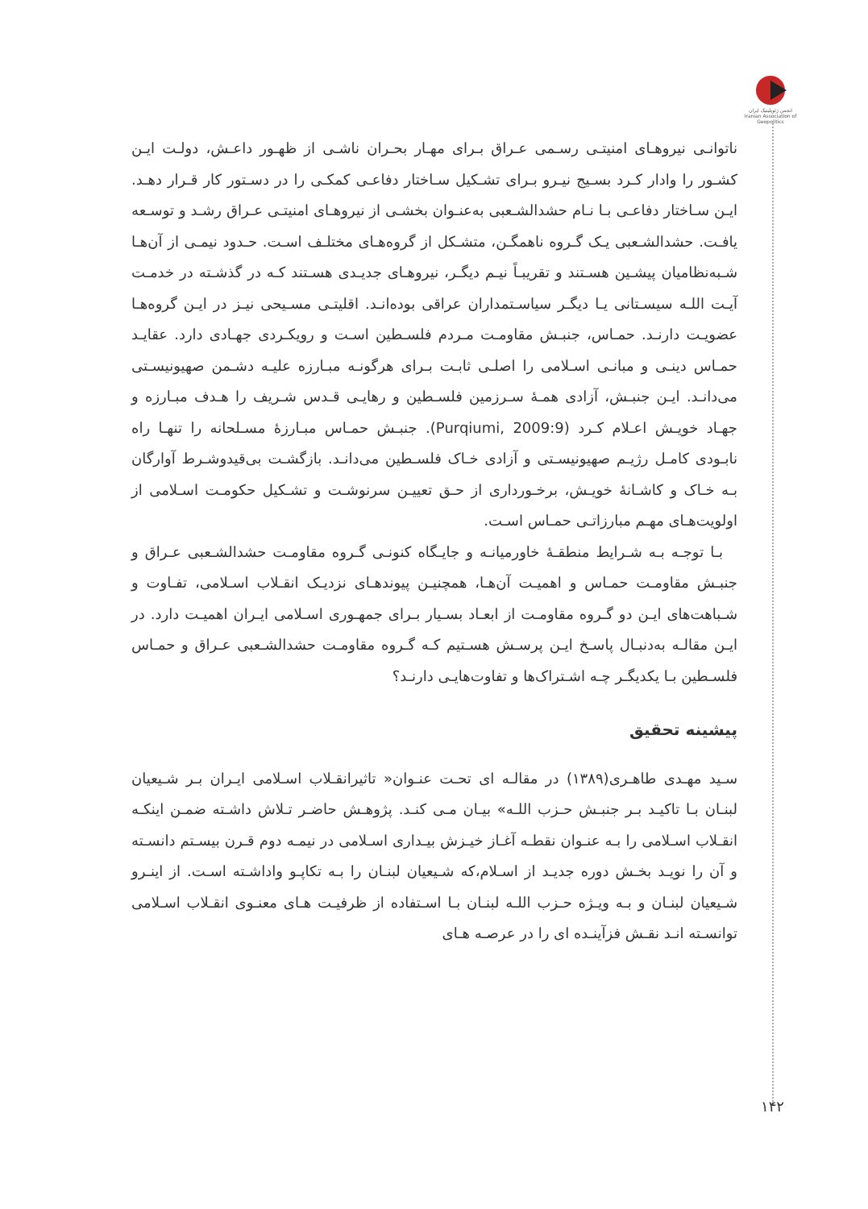انجمن ژئوپلیتیک ایران
Iranian Association of Geopolitics
ناتوانـی نیروهـای امنیتـی رسـمی عـراق بـرای مهـار بحـران ناشـی از ظهـور داعـش، دولـت ایـن کشـور را وادار کـرد بسـیج نیـرو بـرای تشـکیل سـاختار دفاعـی کمکـی را در دسـتور کار قـرار دهـد. ایـن سـاختار دفاعـی بـا نـام حشدالشـعبی به‌عنـوان بخشـی از نیروهـای امنیتـی عـراق رشـد و توسـعه یافـت. حشدالشـعبی یـک گـروه ناهمگـن، متشـکل از گروه‌هـای مختلـف اسـت. حـدود نیمـی از آن‌هـا شـبه‌نظامیان پیشـین هسـتند و تقریبـاً نیـم دیگـر، نیروهـای جدیـدی هسـتند کـه در گذشـته در خدمـت آیـت اللـه سیسـتانی یـا دیگـر سیاسـتمداران عراقی بوده‌انـد. اقلیتـی مسـیحی نیـز در ایـن گروه‌هـا عضویـت دارنـد. حمـاس، جنبـش مقاومـت مـردم فلسـطین اسـت و رویکـردی جهـادی دارد. عقایـد حمـاس دینـی و مبانـی اسـلامی را اصلـی ثابـت بـرای هرگونـه مبـارزه علیـه دشـمن صهیونیسـتی می‌دانـد. ایـن جنبـش، آزادی همـهٔ سـرزمین فلسـطین و رهایـی قـدس شـریف را هـدف مبـارزه و جهـاد خویـش اعـلام کـرد (Purqiumi, 2009:9). جنبـش حمـاس مبـارزهٔ مسـلحانه را تنهـا راه نابـودی کامـل رژیـم صهیونیسـتی و آزادی خـاک فلسـطین می‌دانـد. بازگشـت بی‌قیدوشـرط آوارگان بـه خـاک و کاشـانهٔ خویـش، برخـورداری از حـق تعییـن سرنوشـت و تشـکیل حکومـت اسـلامی از اولویت‌هـای مهـم مبارزاتـی حمـاس اسـت.
بـا توجـه بـه شـرایط منطقـهٔ خاورمیانـه و جایـگاه کنونـی گـروه مقاومـت حشدالشـعبی عـراق و جنبـش مقاومـت حمـاس و اهمیـت آن‌هـا، همچنیـن پیوندهـای نزدیـک انقـلاب اسـلامی، تفـاوت و شـباهت‌های ایـن دو گـروه مقاومـت از ابعـاد بسـیار بـرای جمهـوری اسـلامی ایـران اهمیـت دارد. در ایـن مقالـه به‌دنبـال پاسـخ ایـن پرسـش هسـتیم کـه گـروه مقاومـت حشدالشـعبی عـراق و حمـاس فلسـطین بـا یکدیگـر چـه اشـتراک‌ها و تفاوت‌هایـی دارنـد؟
پیشینه تحقیق
سـید مهـدی طاهـری(۱۳۸۹) در مقالـه ای تحـت عنـوان« تاثیرانقـلاب اسـلامی ایـران بـر شـیعیان لبنـان بـا تاکیـد بـر جنبـش حـزب اللـه» بیـان مـی کنـد. پژوهـش حاضـر تـلاش داشـته ضمـن اینکـه انقـلاب اسـلامی را بـه عنـوان نقطـه آغـاز خیـزش بیـداری اسـلامی در نیمـه دوم قـرن بیسـتم دانسـته و آن را نویـد بخـش دوره جدیـد از اسـلام،که شـیعیان لبنـان را بـه تکاپـو واداشـته اسـت. از اینـرو شـیعیان لبنـان و بـه ویـژه حـزب اللـه لبنـان بـا اسـتفاده از ظرفیـت هـای معنـوی انقـلاب اسـلامی توانسـته انـد نقـش فزآینـده ای را در عرصـه هـای
۱۴۲